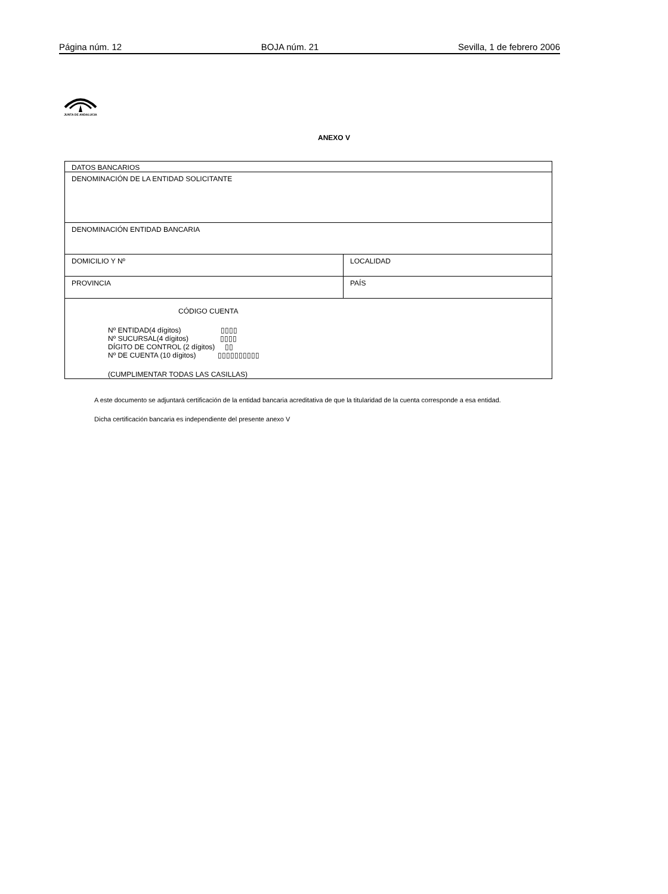Página núm. 12 BOJA núm. 21 Sevilla, 1 de febrero 2006
JUNTA DE ANDALUCIA
ANEXO V
| DATOS BANCARIOS | |
| DENOMINACIÓN DE LA ENTIDAD SOLICITANTE | |
| DENOMINACIÓN ENTIDAD BANCARIA | |
| DOMICILIO Y Nº | LOCALIDAD |
| PROVINCIA | PAÍS |
| CÓDIGO CUENTA Nº ENTIDAD(4 dígitos) ▯▯▯▯ Nº SUCURSAL(4 dígitos) ▯▯▯▯ DÍGITO DE CONTROL (2 dígitos) ▯▯ Nº DE CUENTA (10 dígitos) ▯▯▯▯▯▯▯▯▯▯ (CUMPLIMENTAR TODAS LAS CASILLAS) | |
A este documento se adjuntará certificación de la entidad bancaria acreditativa de que la titularidad de la cuenta corresponde a esa entidad.
Dicha certificación bancaria es independiente del presente anexo V